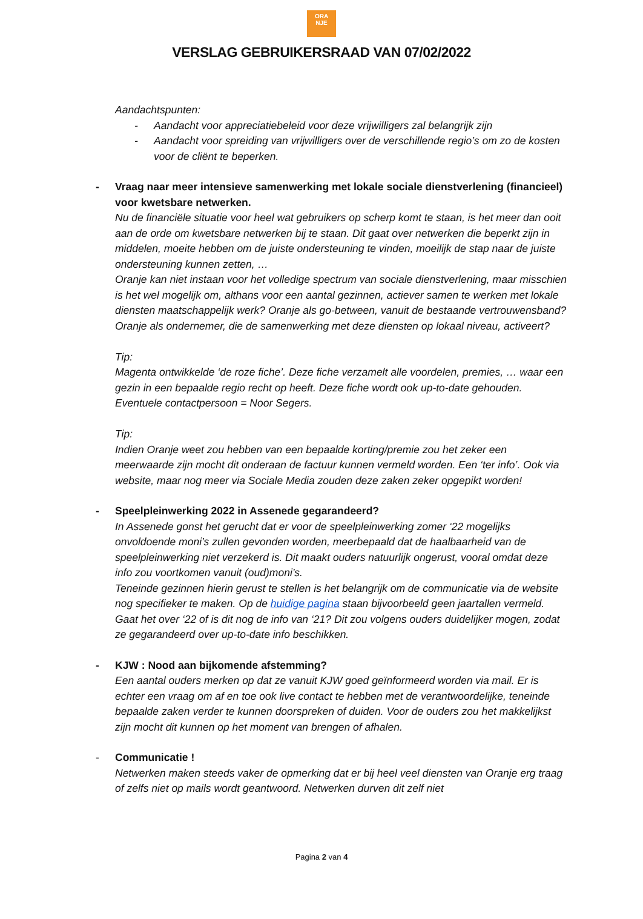ORA
NJE
VERSLAG GEBRUIKERSRAAD VAN 07/02/2022
Aandachtspunten:
- Aandacht voor appreciatiebeleid voor deze vrijwilligers zal belangrijk zijn
- Aandacht voor spreiding van vrijwilligers over de verschillende regio’s om zo de kosten voor de cliënt te beperken.
- Vraag naar meer intensieve samenwerking met lokale sociale dienstverlening (financieel) voor kwetsbare netwerken.
Nu de financiële situatie voor heel wat gebruikers op scherp komt te staan, is het meer dan ooit aan de orde om kwetsbare netwerken bij te staan. Dit gaat over netwerken die beperkt zijn in middelen, moeite hebben om de juiste ondersteuning te vinden, moeilijk de stap naar de juiste ondersteuning kunnen zetten, …
Oranje kan niet instaan voor het volledige spectrum van sociale dienstverlening, maar misschien is het wel mogelijk om, althans voor een aantal gezinnen, actiever samen te werken met lokale diensten maatschappelijk werk? Oranje als go-between, vanuit de bestaande vertrouwensband? Oranje als ondernemer, die de samenwerking met deze diensten op lokaal niveau, activeert?
Tip:
Magenta ontwikkelde ‘de roze fiche’. Deze fiche verzamelt alle voordelen, premies, … waar een gezin in een bepaalde regio recht op heeft. Deze fiche wordt ook up-to-date gehouden. Eventuele contactpersoon = Noor Segers.
Tip:
Indien Oranje weet zou hebben van een bepaalde korting/premie zou het zeker een meerwaarde zijn mocht dit onderaan de factuur kunnen vermeld worden. Een ‘ter info’. Ook via website, maar nog meer via Sociale Media zouden deze zaken zeker opgepikt worden!
- Speelpleinwerking 2022 in Assenede gegarandeerd?
In Assenede gonst het gerucht dat er voor de speelpleinwerking zomer ‘22 mogelijks onvoldoende moni’s zullen gevonden worden, meerbepaald dat de haalbaarheid van de speelpleinwerking niet verzekerd is. Dit maakt ouders natuurlijk ongerust, vooral omdat deze info zou voortkomen vanuit (oud)moni’s.
Teneinde gezinnen hierin gerust te stellen is het belangrijk om de communicatie via de website nog specifieker te maken. Op de huidige pagina staan bijvoorbeeld geen jaartallen vermeld. Gaat het over ‘22 of is dit nog de info van ‘21? Dit zou volgens ouders duidelijker mogen, zodat ze gegarandeerd over up-to-date info beschikken.
- KJW : Nood aan bijkomende afstemming?
Een aantal ouders merken op dat ze vanuit KJW goed geïnformeerd worden via mail. Er is echter een vraag om af en toe ook live contact te hebben met de verantwoordelijke, teneinde bepaalde zaken verder te kunnen doorspreken of duiden. Voor de ouders zou het makkelijkst zijn mocht dit kunnen op het moment van brengen of afhalen.
- Communicatie !
Netwerken maken steeds vaker de opmerking dat er bij heel veel diensten van Oranje erg traag of zelfs niet op mails wordt geantwoord. Netwerken durven dit zelf niet
Pagina 2 van 4